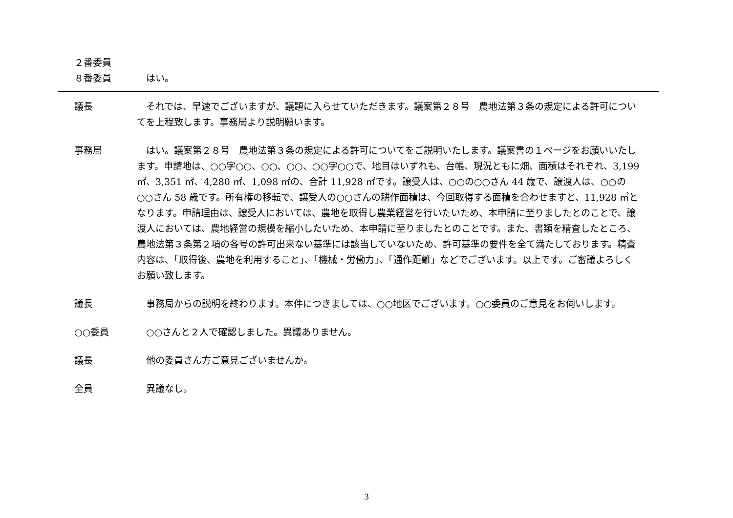２番委員
８番委員 　はい。
議長 　それでは、早速でございますが、議題に入らせていただきます。議案第２８号　農地法第３条の規定による許可についてを上程致します。事務局より説明願います。
事務局 　はい。議案第２８号　農地法第３条の規定による許可についてをご説明いたします。議案書の１ページをお願いいたします。申請地は、○○字○○、○○、○○、○○字○○で、地目はいずれも、台帳、現況ともに畑、面積はそれぞれ、3,199 ㎡、3,351 ㎡、4,280 ㎡、1,098 ㎡の、合計 11,928 ㎡です。譲受人は、○○の○○さん 44 歳で、譲渡人は、○○の○○さん 58 歳です。所有権の移転で、譲受人の○○さんの耕作面積は、今回取得する面積を合わせますと、11,928 ㎡となります。申請理由は、譲受人においては、農地を取得し農業経営を行いたいため、本申請に至りましたとのことで、譲渡人においては、農地経営の規模を縮小したいため、本申請に至りましたとのことです。また、書類を精査したところ、農地法第３条第２項の各号の許可出来ない基準には該当していないため、許可基準の要件を全て満たしております。精査内容は、「取得後、農地を利用すること」、「機械・労働力」、「通作距離」などでございます。以上です。ご審議よろしくお願い致します。
議長 　事務局からの説明を終わります。本件につきましては、○○地区でございます。○○委員のご意見をお伺いします。
○○委員 　○○さんと２人で確認しました。異議ありません。
議長 　他の委員さん方ご意見ございませんか。
全員 　異議なし。
3